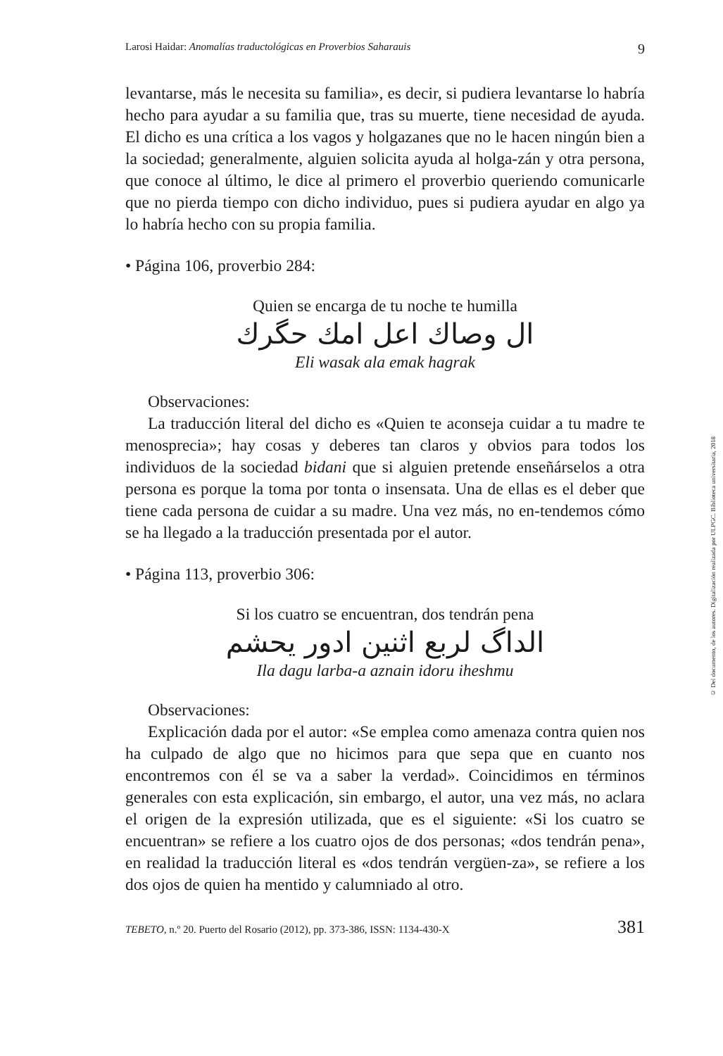Larosi Haidar: Anomalías traductológicas en Proverbios Saharauis 9
levantarse, más le necesita su familia», es decir, si pudiera levantarse lo habría hecho para ayudar a su familia que, tras su muerte, tiene necesidad de ayuda. El dicho es una crítica a los vagos y holgazanes que no le hacen ningún bien a la sociedad; generalmente, alguien solicita ayuda al holga-zán y otra persona, que conoce al último, le dice al primero el proverbio queriendo comunicarle que no pierda tiempo con dicho individuo, pues si pudiera ayudar en algo ya lo habría hecho con su propia familia.
• Página 106, proverbio 284:
Quien se encarga de tu noche te humilla
ال وصاك اعل امك حگرك
Eli wasak ala emak hagrak
Observaciones:
La traducción literal del dicho es «Quien te aconseja cuidar a tu madre te menosprecia»; hay cosas y deberes tan claros y obvios para todos los individuos de la sociedad bidani que si alguien pretende enseñárselos a otra persona es porque la toma por tonta o insensata. Una de ellas es el deber que tiene cada persona de cuidar a su madre. Una vez más, no en-tendemos cómo se ha llegado a la traducción presentada por el autor.
• Página 113, proverbio 306:
Si los cuatro se encuentran, dos tendrán pena
الداگ لربع اثنين ادور يحشم
Ila dagu larba-a aznain idoru iheshmu
Observaciones:
Explicación dada por el autor: «Se emplea como amenaza contra quien nos ha culpado de algo que no hicimos para que sepa que en cuanto nos encontremos con él se va a saber la verdad». Coincidimos en términos generales con esta explicación, sin embargo, el autor, una vez más, no aclara el origen de la expresión utilizada, que es el siguiente: «Si los cuatro se encuentran» se refiere a los cuatro ojos de dos personas; «dos tendrán pena», en realidad la traducción literal es «dos tendrán vergüen-za», se refiere a los dos ojos de quien ha mentido y calumniado al otro.
TEBETO, n.º 20. Puerto del Rosario (2012), pp. 373-386, ISSN: 1134-430-X 381
© Del documento, de los autores. Digitalización realizada por ULPGC. Biblioteca universitaria, 2018